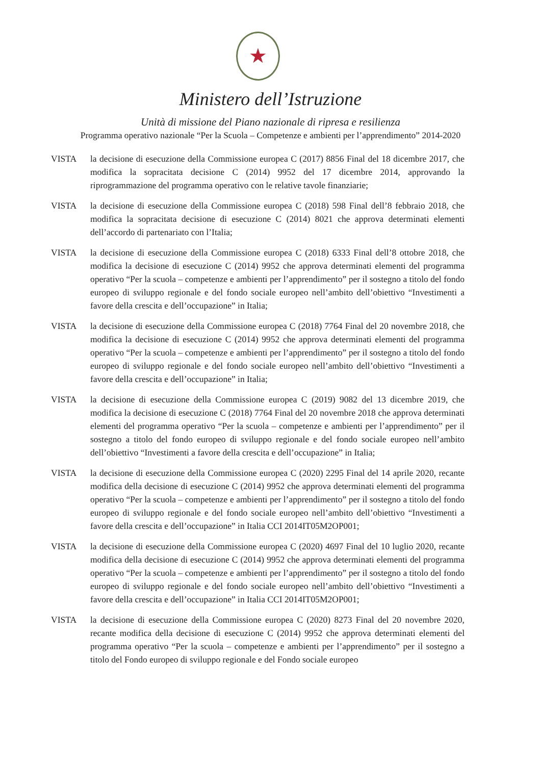★
Ministero dell’Istruzione
Unità di missione del Piano nazionale di ripresa e resilienza
Programma operativo nazionale “Per la Scuola – Competenze e ambienti per l’apprendimento” 2014-2020
VISTA la decisione di esecuzione della Commissione europea C (2017) 8856 Final del 18 dicembre 2017, che modifica la sopracitata decisione C (2014) 9952 del 17 dicembre 2014, approvando la riprogrammazione del programma operativo con le relative tavole finanziarie;
VISTA la decisione di esecuzione della Commissione europea C (2018) 598 Final dell’8 febbraio 2018, che modifica la sopracitata decisione di esecuzione C (2014) 8021 che approva determinati elementi dell’accordo di partenariato con l’Italia;
VISTA la decisione di esecuzione della Commissione europea C (2018) 6333 Final dell’8 ottobre 2018, che modifica la decisione di esecuzione C (2014) 9952 che approva determinati elementi del programma operativo “Per la scuola – competenze e ambienti per l’apprendimento” per il sostegno a titolo del fondo europeo di sviluppo regionale e del fondo sociale europeo nell’ambito dell’obiettivo “Investimenti a favore della crescita e dell’occupazione” in Italia;
VISTA la decisione di esecuzione della Commissione europea C (2018) 7764 Final del 20 novembre 2018, che modifica la decisione di esecuzione C (2014) 9952 che approva determinati elementi del programma operativo “Per la scuola – competenze e ambienti per l’apprendimento” per il sostegno a titolo del fondo europeo di sviluppo regionale e del fondo sociale europeo nell’ambito dell’obiettivo “Investimenti a favore della crescita e dell’occupazione” in Italia;
VISTA la decisione di esecuzione della Commissione europea C (2019) 9082 del 13 dicembre 2019, che modifica la decisione di esecuzione C (2018) 7764 Final del 20 novembre 2018 che approva determinati elementi del programma operativo “Per la scuola – competenze e ambienti per l’apprendimento” per il sostegno a titolo del fondo europeo di sviluppo regionale e del fondo sociale europeo nell’ambito dell’obiettivo “Investimenti a favore della crescita e dell’occupazione” in Italia;
VISTA la decisione di esecuzione della Commissione europea C (2020) 2295 Final del 14 aprile 2020, recante modifica della decisione di esecuzione C (2014) 9952 che approva determinati elementi del programma operativo “Per la scuola – competenze e ambienti per l’apprendimento” per il sostegno a titolo del fondo europeo di sviluppo regionale e del fondo sociale europeo nell’ambito dell’obiettivo “Investimenti a favore della crescita e dell’occupazione” in Italia CCI 2014IT05M2OP001;
VISTA la decisione di esecuzione della Commissione europea C (2020) 4697 Final del 10 luglio 2020, recante modifica della decisione di esecuzione C (2014) 9952 che approva determinati elementi del programma operativo “Per la scuola – competenze e ambienti per l’apprendimento” per il sostegno a titolo del fondo europeo di sviluppo regionale e del fondo sociale europeo nell’ambito dell’obiettivo “Investimenti a favore della crescita e dell’occupazione” in Italia CCI 2014IT05M2OP001;
VISTA la decisione di esecuzione della Commissione europea C (2020) 8273 Final del 20 novembre 2020, recante modifica della decisione di esecuzione C (2014) 9952 che approva determinati elementi del programma operativo “Per la scuola – competenze e ambienti per l’apprendimento” per il sostegno a titolo del Fondo europeo di sviluppo regionale e del Fondo sociale europeo